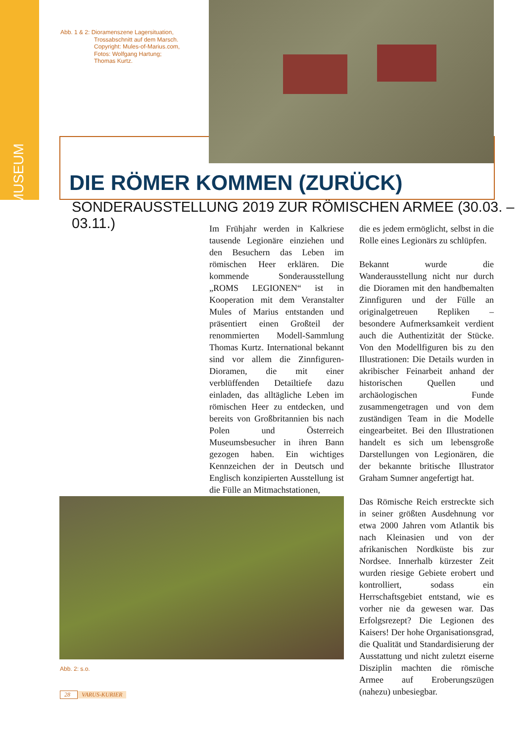MUSEUM
Abb. 1 & 2: Dioramenszene Lagersituation,
Trossabschnitt auf dem Marsch.
Copyright: Mules-of-Marius.com,
Fotos: Wolfgang Hartung;
Thomas Kurtz.
DIE RÖMER KOMMEN (ZURÜCK)
SONDERAUSSTELLUNG 2019 ZUR RÖMISCHEN ARMEE (30.03. – 03.11.)
Im Frühjahr werden in Kalkriese tausende Legionäre einziehen und den Besuchern das Leben im römischen Heer erklären. Die kommende Sonderausstellung „ROMS LEGIONEN“ ist in Kooperation mit dem Veranstalter Mules of Marius entstanden und präsentiert einen Großteil der renommierten Modell-Sammlung Thomas Kurtz. International bekannt sind vor allem die Zinnfiguren-Dioramen, die mit einer verblüffenden Detailtiefe dazu einladen, das alltägliche Leben im römischen Heer zu entdecken, und bereits von Großbritannien bis nach Polen und Österreich Museumsbesucher in ihren Bann gezogen haben. Ein wichtiges Kennzeichen der in Deutsch und Englisch konzipierten Ausstellung ist die Fülle an Mitmachstationen,
die es jedem ermöglicht, selbst in die Rolle eines Legionärs zu schlüpfen.
Bekannt wurde die Wanderausstellung nicht nur durch die Dioramen mit den handbemalten Zinnfiguren und der Fülle an originalgetreuen Repliken – besondere Aufmerksamkeit verdient auch die Authentizität der Stücke. Von den Modellfiguren bis zu den Illustrationen: Die Details wurden in akribischer Feinarbeit anhand der historischen Quellen und archäologischen Funde zusammengetragen und von dem zuständigen Team in die Modelle eingearbeitet. Bei den Illustrationen handelt es sich um lebensgroße Darstellungen von Legionären, die der bekannte britische Illustrator Graham Sumner angefertigt hat.
Das Römische Reich erstreckte sich in seiner größten Ausdehnung vor etwa 2000 Jahren vom Atlantik bis nach Kleinasien und von der afrikanischen Nordküste bis zur Nordsee. Innerhalb kürzester Zeit wurden riesige Gebiete erobert und kontrolliert, sodass ein Herrschaftsgebiet entstand, wie es vorher nie da gewesen war. Das Erfolgsrezept? Die Legionen des Kaisers! Der hohe Organisationsgrad, die Qualität und Standardisierung der Ausstattung und nicht zuletzt eiserne Disziplin machten die römische Armee auf Eroberungszügen (nahezu) unbesiegbar.
Abb. 2: s.o.
28 VARUS-KURIER